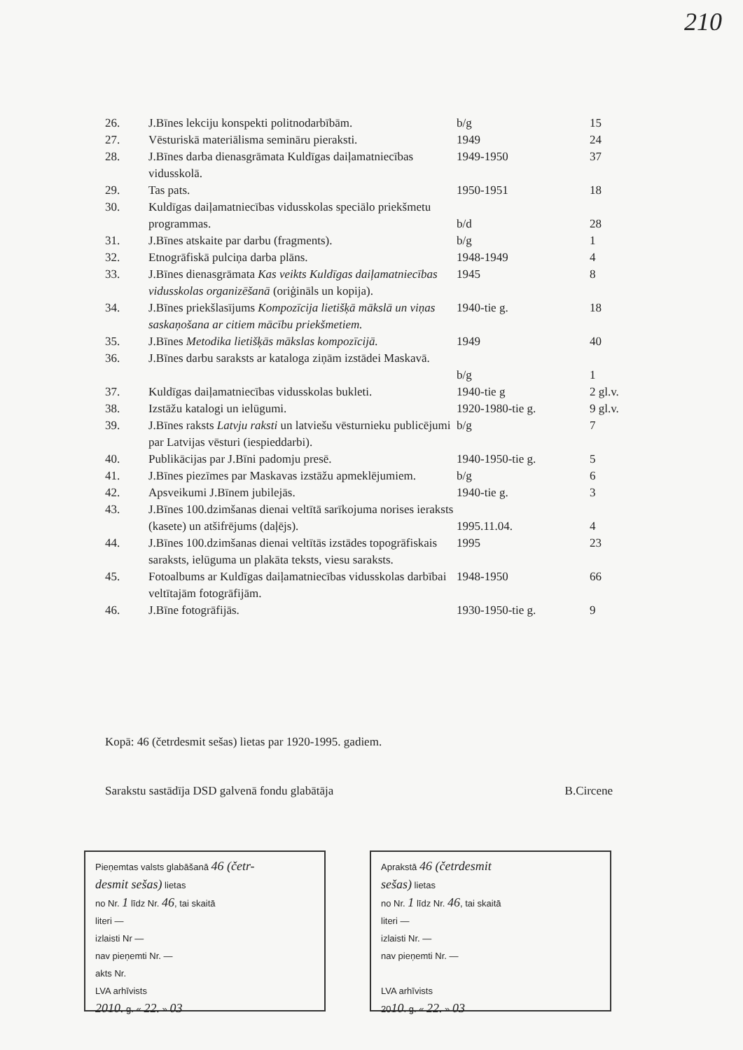210
| 26. | J.Bīnes lekciju konspekti politnodarbībām. | b/g | 15 |
| 27. | Vēsturiskā materiālisma semināru pieraksti. | 1949 | 24 |
| 28. | J.Bīnes darba dienasgrāmata Kuldīgas daiļamatniecības vidusskolā. | 1949-1950 | 37 |
| 29. | Tas pats. | 1950-1951 | 18 |
| 30. | Kuldīgas daiļamatniecības vidusskolas speciālo priekšmetu programmas. | b/d | 28 |
| 31. | J.Bīnes atskaite par darbu (fragments). | b/g | 1 |
| 32. | Etnogrāfiskā pulciņa darba plāns. | 1948-1949 | 4 |
| 33. | J.Bīnes dienasgrāmata Kas veikts Kuldīgas daiļamatniecības vidusskolas organizēšanā (oriģināls un kopija). | 1945 | 8 |
| 34. | J.Bīnes priekšlasījums Kompozīcija lietišķā mākslā un viņas saskaņošana ar citiem mācību priekšmetiem. | 1940-tie g. | 18 |
| 35. | J.Bīnes Metodika lietišķās mākslas kompozīcijā. | 1949 | 40 |
| 36. | J.Bīnes darbu saraksts ar kataloga ziņām izstādei Maskavā. | b/g | 1 |
| 37. | Kuldīgas daiļamatniecības vidusskolas bukleti. | 1940-tie g | 2 gl.v. |
| 38. | Izstāžu katalogi un ielūgumi. | 1920-1980-tie g. | 9 gl.v. |
| 39. | J.Bīnes raksts Latvju raksti un latviešu vēsturnieku publicējumi par Latvijas vēsturi (iespieddarbi). | b/g | 7 |
| 40. | Publikācijas par J.Bīni padomju presē. | 1940-1950-tie g. | 5 |
| 41. | J.Bīnes piezīmes par Maskavas izstāžu apmeklējumiem. | b/g | 6 |
| 42. | Apsveikumi J.Bīnem jubilejās. | 1940-tie g. | 3 |
| 43. | J.Bīnes 100.dzimšanas dienai veltītā sarīkojuma norises ieraksts (kasete) un atšifrējums (daļējs). | 1995.11.04. | 4 |
| 44. | J.Bīnes 100.dzimšanas dienai veltītās izstādes topogrāfiskais saraksts, ielūguma un plakāta teksts, viesu saraksts. | 1995 | 23 |
| 45. | Fotoalbums ar Kuldīgas daiļamatniecības vidusskolas darbībai veltītajām fotogrāfijām. | 1948-1950 | 66 |
| 46. | J.Bīne fotogrāfijās. | 1930-1950-tie g. | 9 |
Kopā: 46 (četrdesmit sešas) lietas par 1920-1995. gadiem.
Sarakstu sastādīja DSD galvenā fondu glabātāja B.Circene
Pieņemtas valsts glabāšanā 46 (četr-
desmit sešas) lietas
no Nr. 1 līdz Nr. 46, tai skaitā
literi —
izlaisti Nr —
nav pieņemti Nr. —
akts Nr.
LVA arhīvists
2010. g. « 22. » 03
Aprakstā 46 (četrdesmit
sešas) lietas
no Nr. 1 līdz Nr. 46, tai skaitā
literi —
izlaisti Nr. —
nav pieņemti Nr. —
LVA arhīvists
2010. g. « 22. » 03